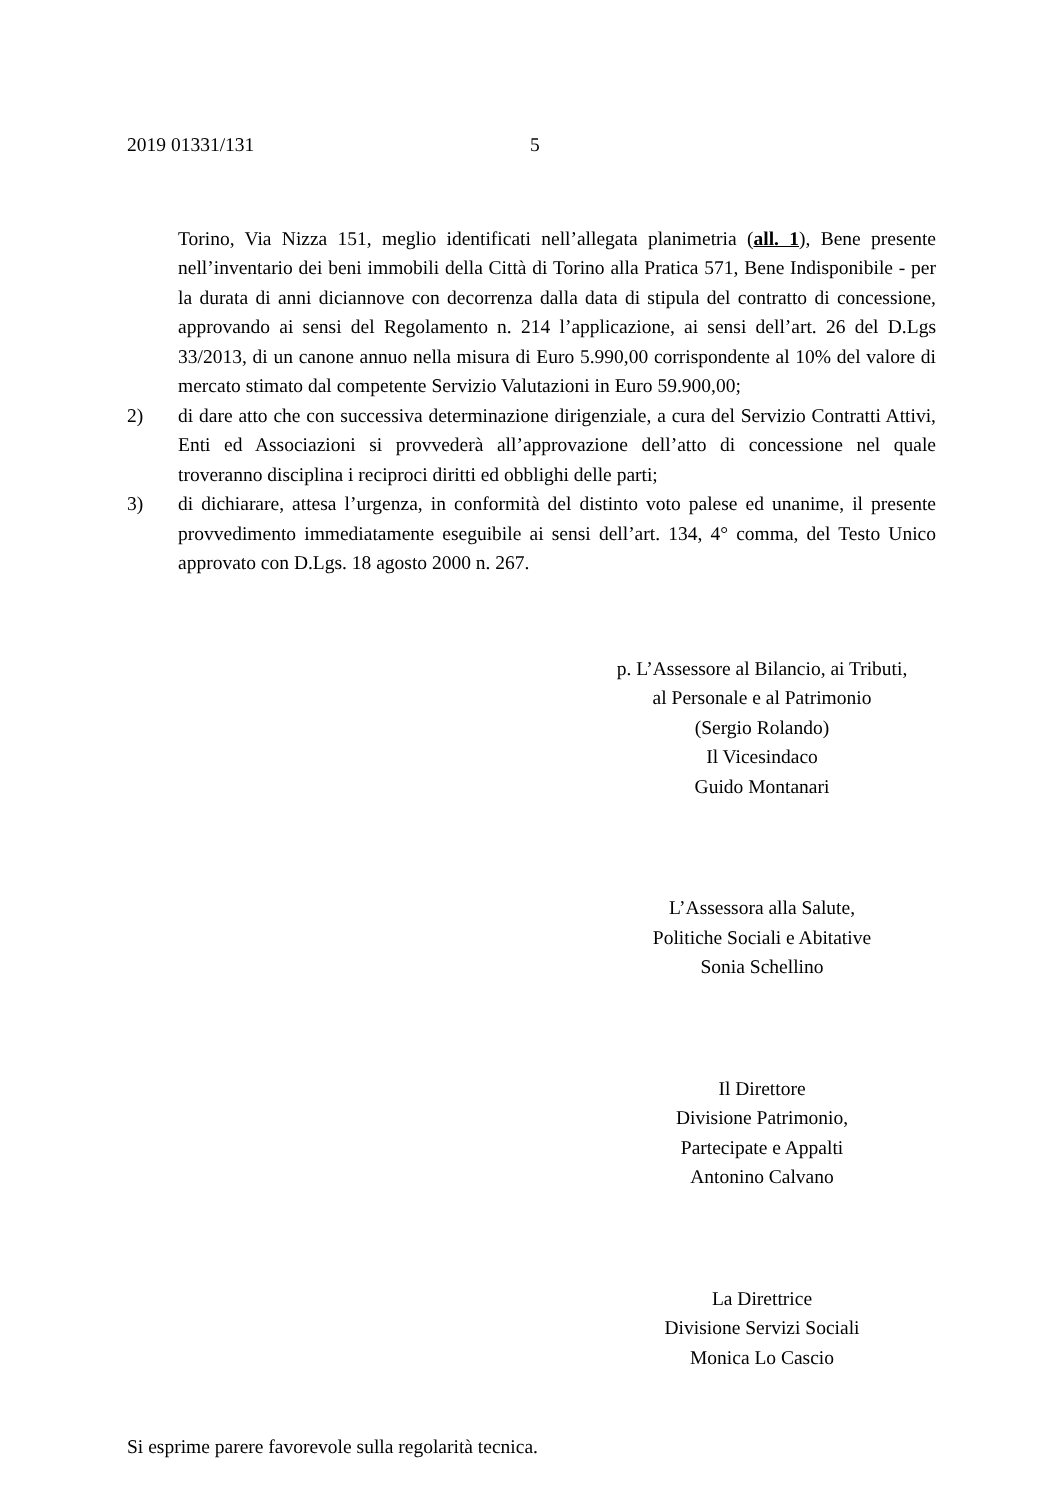2019 01331/131 5
Torino, Via Nizza 151, meglio identificati nell’allegata planimetria (all. 1), Bene presente nell’inventario dei beni immobili della Città di Torino alla Pratica 571, Bene Indisponibile - per la durata di anni diciannove con decorrenza dalla data di stipula del contratto di concessione, approvando ai sensi del Regolamento n. 214 l’applicazione, ai sensi dell’art. 26 del D.Lgs 33/2013, di un canone annuo nella misura di Euro 5.990,00 corrispondente al 10% del valore di mercato stimato dal competente Servizio Valutazioni in Euro 59.900,00;
2) di dare atto che con successiva determinazione dirigenziale, a cura del Servizio Contratti Attivi, Enti ed Associazioni si provvederà all’approvazione dell’atto di concessione nel quale troveranno disciplina i reciproci diritti ed obblighi delle parti;
3) di dichiarare, attesa l’urgenza, in conformità del distinto voto palese ed unanime, il presente provvedimento immediatamente eseguibile ai sensi dell’art. 134, 4° comma, del Testo Unico approvato con D.Lgs. 18 agosto 2000 n. 267.
p. L’Assessore al Bilancio, ai Tributi,
al Personale e al Patrimonio
(Sergio Rolando)
Il Vicesindaco
Guido Montanari
L’Assessora alla Salute,
Politiche Sociali e Abitative
Sonia Schellino
Il Direttore
Divisione Patrimonio,
Partecipate e Appalti
Antonino Calvano
La Direttrice
Divisione Servizi Sociali
Monica Lo Cascio
Si esprime parere favorevole sulla regolarità tecnica.